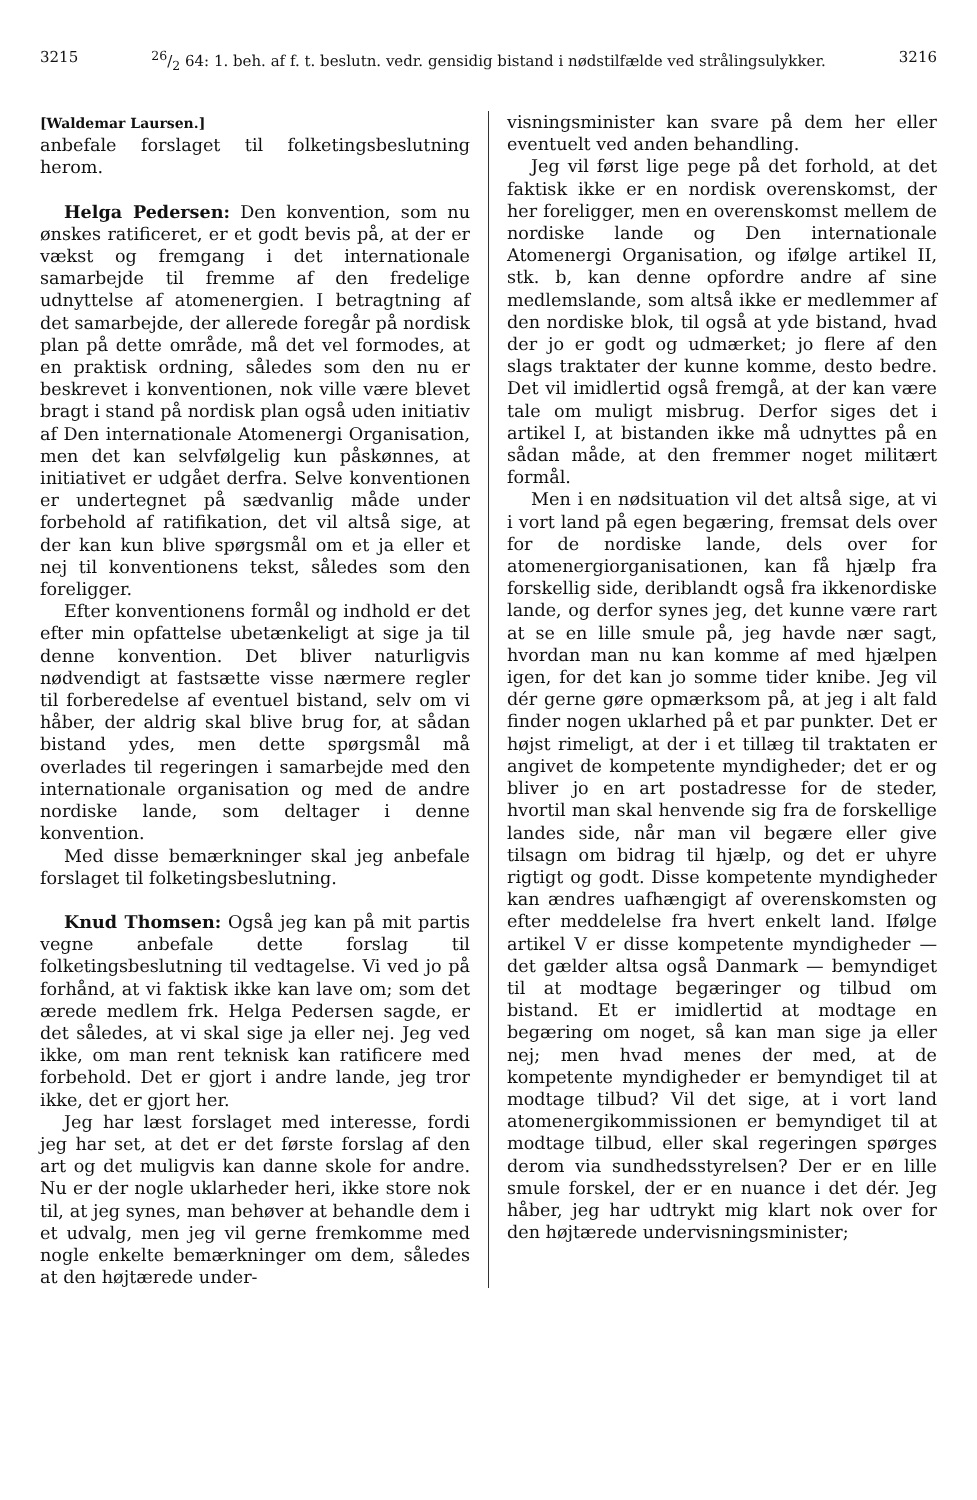321526/2 64: 1. beh. af f. t. beslutn. vedr. gensidig bistand i nødstilfælde ved strålingsulykker. 3216
[Waldemar Laursen.]
anbefale forslaget til folketingsbeslutning herom.
Helga Pedersen: Den konvention, som nu ønskes ratificeret, er et godt bevis på, at der er vækst og fremgang i det internationale samarbejde til fremme af den fredelige udnyttelse af atomenergien. I betragtning af det samarbejde, der allerede foregår på nordisk plan på dette område, må det vel formodes, at en praktisk ordning, således som den nu er beskrevet i konventionen, nok ville være blevet bragt i stand på nordisk plan også uden initiativ af Den internationale Atomenergi Organisation, men det kan selvfølgelig kun påskønnes, at initiativet er udgået derfra. Selve konventionen er undertegnet på sædvanlig måde under forbehold af ratifikation, det vil altså sige, at der kan kun blive spørgsmål om et ja eller et nej til konventionens tekst, således som den foreligger.
Efter konventionens formål og indhold er det efter min opfattelse ubetænkeligt at sige ja til denne konvention. Det bliver naturligvis nødvendigt at fastsætte visse nærmere regler til forberedelse af eventuel bistand, selv om vi håber, der aldrig skal blive brug for, at sådan bistand ydes, men dette spørgsmål må overlades til regeringen i samarbejde med den internationale organisation og med de andre nordiske lande, som deltager i denne konvention.
Med disse bemærkninger skal jeg anbefale forslaget til folketingsbeslutning.
Knud Thomsen: Også jeg kan på mit partis vegne anbefale dette forslag til folketingsbeslutning til vedtagelse. Vi ved jo på forhånd, at vi faktisk ikke kan lave om; som det ærede medlem frk. Helga Pedersen sagde, er det således, at vi skal sige ja eller nej. Jeg ved ikke, om man rent teknisk kan ratificere med forbehold. Det er gjort i andre lande, jeg tror ikke, det er gjort her.
Jeg har læst forslaget med interesse, fordi jeg har set, at det er det første forslag af den art og det muligvis kan danne skole for andre. Nu er der nogle uklarheder heri, ikke store nok til, at jeg synes, man behøver at behandle dem i et udvalg, men jeg vil gerne fremkomme med nogle enkelte bemærkninger om dem, således at den højtærede under-
visningsminister kan svare på dem her eller eventuelt ved anden behandling.
Jeg vil først lige pege på det forhold, at det faktisk ikke er en nordisk overenskomst, der her foreligger, men en overenskomst mellem de nordiske lande og Den internationale Atomenergi Organisation, og ifølge artikel II, stk. b, kan denne opfordre andre af sine medlemslande, som altså ikke er medlemmer af den nordiske blok, til også at yde bistand, hvad der jo er godt og udmærket; jo flere af den slags traktater der kunne komme, desto bedre. Det vil imidlertid også fremgå, at der kan være tale om muligt misbrug. Derfor siges det i artikel I, at bistanden ikke må udnyttes på en sådan måde, at den fremmer noget militært formål.
Men i en nødsituation vil det altså sige, at vi i vort land på egen begæring, fremsat dels over for de nordiske lande, dels over for atomenergiorganisationen, kan få hjælp fra forskellig side, deriblandt også fra ikkenordiske lande, og derfor synes jeg, det kunne være rart at se en lille smule på, jeg havde nær sagt, hvordan man nu kan komme af med hjælpen igen, for det kan jo somme tider knibe. Jeg vil dér gerne gøre opmærksom på, at jeg i alt fald finder nogen uklarhed på et par punkter. Det er højst rimeligt, at der i et tillæg til traktaten er angivet de kompetente myndigheder; det er og bliver jo en art postadresse for de steder, hvortil man skal henvende sig fra de forskellige landes side, når man vil begære eller give tilsagn om bidrag til hjælp, og det er uhyre rigtigt og godt. Disse kompetente myndigheder kan ændres uafhængigt af overenskomsten og efter meddelelse fra hvert enkelt land. Ifølge artikel V er disse kompetente myndigheder — det gælder altsa også Danmark — bemyndiget til at modtage begæringer og tilbud om bistand. Et er imidlertid at modtage en begæring om noget, så kan man sige ja eller nej; men hvad menes der med, at de kompetente myndigheder er bemyndiget til at modtage tilbud? Vil det sige, at i vort land atomenergikommissionen er bemyndiget til at modtage tilbud, eller skal regeringen spørges derom via sundhedsstyrelsen? Der er en lille smule forskel, der er en nuance i det dér. Jeg håber, jeg har udtrykt mig klart nok over for den højtærede undervisningsminister;